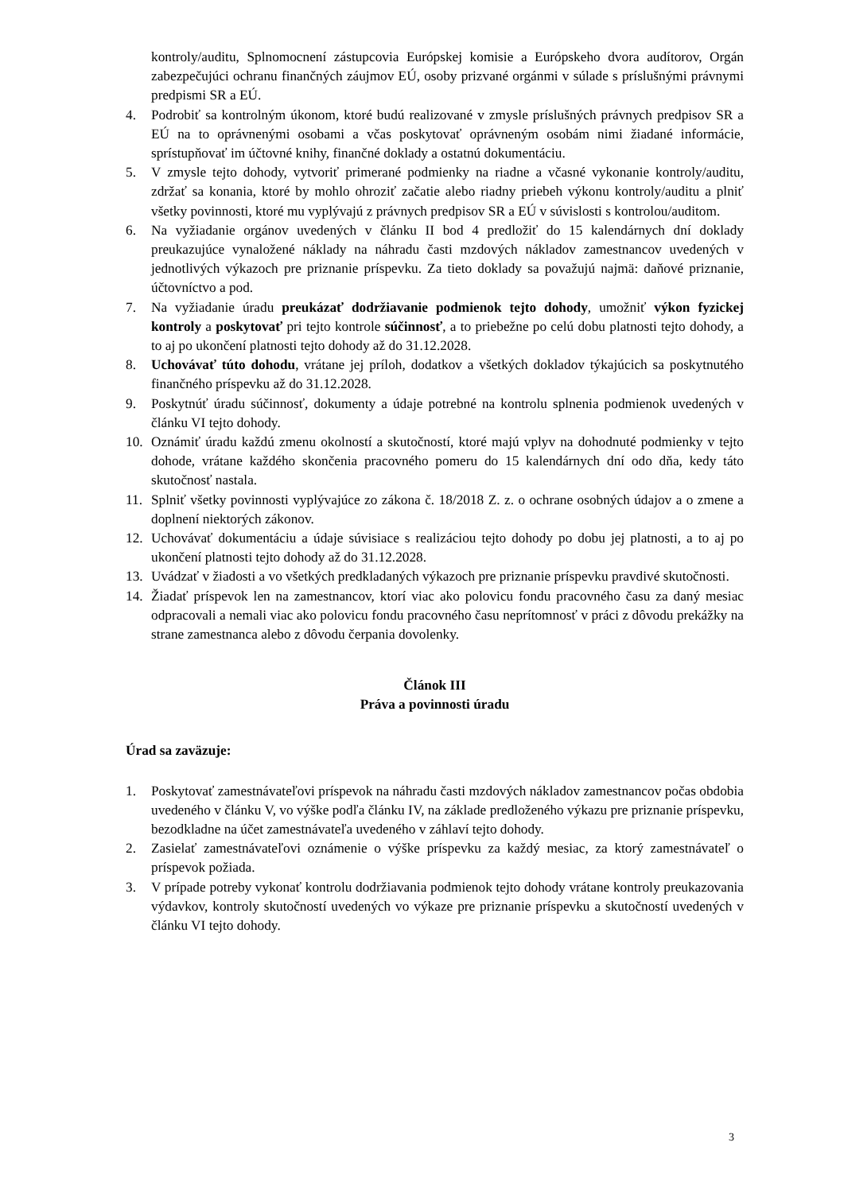kontroly/auditu, Splnomocnení zástupcovia Európskej komisie a Európskeho dvora audítorov, Orgán zabezpečujúci ochranu finančných záujmov EÚ, osoby prizvané orgánmi v súlade s príslušnými právnymi predpismi SR a EÚ.
4. Podrobiť sa kontrolným úkonom, ktoré budú realizované v zmysle príslušných právnych predpisov SR a EÚ na to oprávnenými osobami a včas poskytovať oprávneným osobám nimi žiadané informácie, sprístupňovať im účtovné knihy, finančné doklady a ostatnú dokumentáciu.
5. V zmysle tejto dohody, vytvoriť primerané podmienky na riadne a včasné vykonanie kontroly/auditu, zdržať sa konania, ktoré by mohlo ohroziť začatie alebo riadny priebeh výkonu kontroly/auditu a plniť všetky povinnosti, ktoré mu vyplývajú z právnych predpisov SR a EÚ v súvislosti s kontrolou/auditom.
6. Na vyžiadanie orgánov uvedených v článku II bod 4 predložiť do 15 kalendárnych dní doklady preukazujúce vynaložené náklady na náhradu časti mzdových nákladov zamestnancov uvedených v jednotlivých výkazoch pre priznanie príspevku. Za tieto doklady sa považujú najmä: daňové priznanie, účtovníctvo a pod.
7. Na vyžiadanie úradu preukázať dodržiavanie podmienok tejto dohody, umožniť výkon fyzickej kontroly a poskytovať pri tejto kontrole súčinnosť, a to priebežne po celú dobu platnosti tejto dohody, a to aj po ukončení platnosti tejto dohody až do 31.12.2028.
8. Uchovávať túto dohodu, vrátane jej príloh, dodatkov a všetkých dokladov týkajúcich sa poskytnutého finančného príspevku až do 31.12.2028.
9. Poskytnúť úradu súčinnosť, dokumenty a údaje potrebné na kontrolu splnenia podmienok uvedených v článku VI tejto dohody.
10. Oznámiť úradu každú zmenu okolností a skutočností, ktoré majú vplyv na dohodnuté podmienky v tejto dohode, vrátane každého skončenia pracovného pomeru do 15 kalendárnych dní odo dňa, kedy táto skutočnosť nastala.
11. Splniť všetky povinnosti vyplývajúce zo zákona č. 18/2018 Z. z. o ochrane osobných údajov a o zmene a doplnení niektorých zákonov.
12. Uchovávať dokumentáciu a údaje súvisiace s realizáciou tejto dohody po dobu jej platnosti, a to aj po ukončení platnosti tejto dohody až do 31.12.2028.
13. Uvádzať v žiadosti a vo všetkých predkladaných výkazoch pre priznanie príspevku pravdivé skutočnosti.
14. Žiadať príspevok len na zamestnancov, ktorí viac ako polovicu fondu pracovného času za daný mesiac odpracovali a nemali viac ako polovicu fondu pracovného času neprítomnosť v práci z dôvodu prekážky na strane zamestnanca alebo z dôvodu čerpania dovolenky.
Článok III
Práva a povinnosti úradu
Úrad sa zaväzuje:
1. Poskytovať zamestnávateľovi príspevok na náhradu časti mzdových nákladov zamestnancov počas obdobia uvedeného v článku V, vo výške podľa článku IV, na základe predloženého výkazu pre priznanie príspevku, bezodkladne na účet zamestnávateľa uvedeného v záhlaví tejto dohody.
2. Zasielať zamestnávateľovi oznámenie o výške príspevku za každý mesiac, za ktorý zamestnávateľ o príspevok požiada.
3. V prípade potreby vykonať kontrolu dodržiavania podmienok tejto dohody vrátane kontroly preukazovania výdavkov, kontroly skutočností uvedených vo výkaze pre priznanie príspevku a skutočností uvedených v článku VI tejto dohody.
3